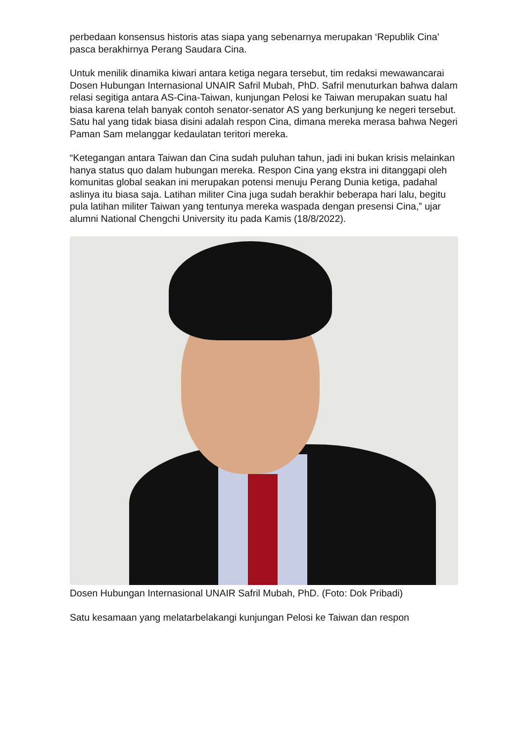perbedaan konsensus historis atas siapa yang sebenarnya merupakan ‘Republik Cina’ pasca berakhirnya Perang Saudara Cina.
Untuk menilik dinamika kiwari antara ketiga negara tersebut, tim redaksi mewawancarai Dosen Hubungan Internasional UNAIR Safril Mubah, PhD. Safril menuturkan bahwa dalam relasi segitiga antara AS-Cina-Taiwan, kunjungan Pelosi ke Taiwan merupakan suatu hal biasa karena telah banyak contoh senator-senator AS yang berkunjung ke negeri tersebut. Satu hal yang tidak biasa disini adalah respon Cina, dimana mereka merasa bahwa Negeri Paman Sam melanggar kedaulatan teritori mereka.
“Ketegangan antara Taiwan dan Cina sudah puluhan tahun, jadi ini bukan krisis melainkan hanya status quo dalam hubungan mereka. Respon Cina yang ekstra ini ditanggapi oleh komunitas global seakan ini merupakan potensi menuju Perang Dunia ketiga, padahal aslinya itu biasa saja. Latihan militer Cina juga sudah berakhir beberapa hari lalu, begitu pula latihan militer Taiwan yang tentunya mereka waspada dengan presensi Cina,” ujar alumni National Chengchi University itu pada Kamis (18/8/2022).
Dosen Hubungan Internasional UNAIR Safril Mubah, PhD. (Foto: Dok Pribadi)
Satu kesamaan yang melatarbelakangi kunjungan Pelosi ke Taiwan dan respon